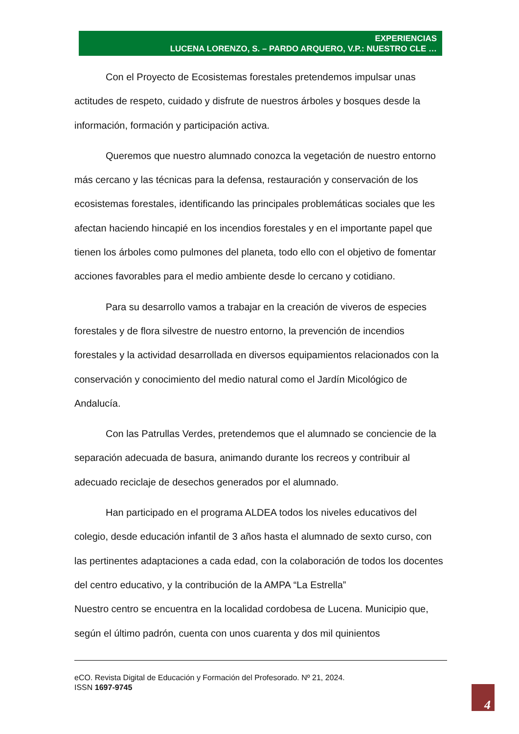EXPERIENCIAS
LUCENA LORENZO, S. – PARDO ARQUERO, V.P.: NUESTRO CLE …
Con el Proyecto de Ecosistemas forestales pretendemos impulsar unas actitudes de respeto, cuidado y disfrute de nuestros árboles y bosques desde la información, formación y participación activa.
Queremos que nuestro alumnado conozca la vegetación de nuestro entorno más cercano y las técnicas para la defensa, restauración y conservación de los ecosistemas forestales, identificando las principales problemáticas sociales que les afectan haciendo hincapié en los incendios forestales y en el importante papel que tienen los árboles como pulmones del planeta, todo ello con el objetivo de fomentar acciones favorables para el medio ambiente desde lo cercano y cotidiano.
Para su desarrollo vamos a trabajar en la creación de viveros de especies forestales y de flora silvestre de nuestro entorno, la prevención de incendios forestales y la actividad desarrollada en diversos equipamientos relacionados con la conservación y conocimiento del medio natural como el Jardín Micológico de Andalucía.
Con las Patrullas Verdes, pretendemos que el alumnado se conciencie de la separación adecuada de basura, animando durante los recreos y contribuir al adecuado reciclaje de desechos generados por el alumnado.
Han participado en el programa ALDEA todos los niveles educativos del colegio, desde educación infantil de 3 años hasta el alumnado de sexto curso, con las pertinentes adaptaciones a cada edad, con la colaboración de todos los docentes del centro educativo, y la contribución de la AMPA “La Estrella”
Nuestro centro se encuentra en la localidad cordobesa de Lucena. Municipio que, según el último padrón, cuenta con unos cuarenta y dos mil quinientos
eCO. Revista Digital de Educación y Formación del Profesorado. Nº 21, 2024.
ISSN 1697-9745
4